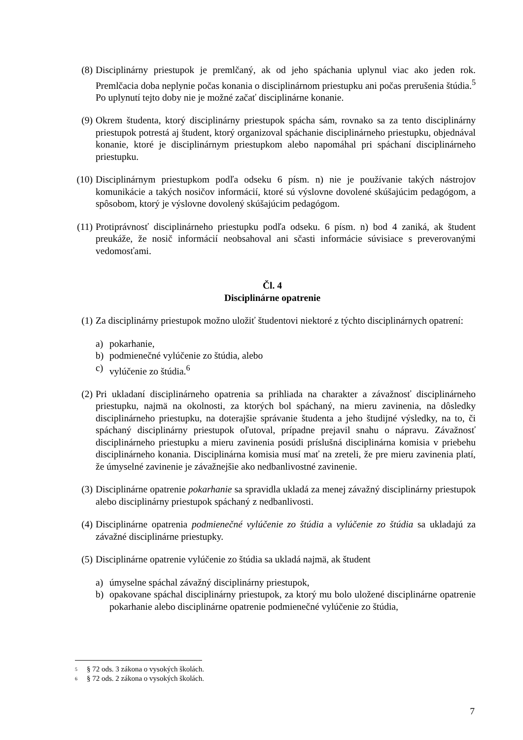(8) Disciplinárny priestupok je premlčaný, ak od jeho spáchania uplynul viac ako jeden rok. Premlčacia doba neplynie počas konania o disciplinárnom priestupku ani počas prerušenia štúdia.<sup>5</sup> Po uplynutí tejto doby nie je možné začať disciplinárne konanie.
(9) Okrem študenta, ktorý disciplinárny priestupok spácha sám, rovnako sa za tento disciplinárny priestupok potrestá aj študent, ktorý organizoval spáchanie disciplinárneho priestupku, objednával konanie, ktoré je disciplinárnym priestupkom alebo napomáhal pri spáchaní disciplinárneho priestupku.
(10) Disciplinárnym priestupkom podľa odseku 6 písm. n) nie je používanie takých nástrojov komunikácie a takých nosičov informácií, ktoré sú výslovne dovolené skúšajúcim pedagógom, a spôsobom, ktorý je výslovne dovolený skúšajúcim pedagógom.
(11) Protiprávnosť disciplinárneho priestupku podľa odseku. 6 písm. n) bod 4 zaniká, ak študent preukáže, že nosič informácií neobsahoval ani sčasti informácie súvisiace s preverovanými vedomosťami.
Čl. 4
Disciplinárne opatrenie
(1) Za disciplinárny priestupok možno uložiť študentovi niektoré z týchto disciplinárnych opatrení:
a) pokarhanie,
b) podmienečné vylúčenie zo štúdia, alebo
c) vylúčenie zo štúdia.<sup>6</sup>
(2) Pri ukladaní disciplinárneho opatrenia sa prihliada na charakter a závažnosť disciplinárneho priestupku, najmä na okolnosti, za ktorých bol spáchaný, na mieru zavinenia, na dôsledky disciplinárneho priestupku, na doterajšie správanie študenta a jeho študijné výsledky, na to, či spáchaný disciplinárny priestupok oľutoval, prípadne prejavil snahu o nápravu. Závažnosť disciplinárneho priestupku a mieru zavinenia posúdi príslušná disciplinárna komisia v priebehu disciplinárneho konania. Disciplinárna komisia musí mať na zreteli, že pre mieru zavinenia platí, že úmyselné zavinenie je závažnejšie ako nedbanlivostné zavinenie.
(3) Disciplinárne opatrenie pokarhanie sa spravidla ukladá za menej závažný disciplinárny priestupok alebo disciplinárny priestupok spáchaný z nedbanlivosti.
(4) Disciplinárne opatrenia podmienečné vylúčenie zo štúdia a vylúčenie zo štúdia sa ukladajú za závažné disciplinárne priestupky.
(5) Disciplinárne opatrenie vylúčenie zo štúdia sa ukladá najmä, ak študent
a) úmyselne spáchal závažný disciplinárny priestupok,
b) opakovane spáchal disciplinárny priestupok, za ktorý mu bolo uložené disciplinárne opatrenie pokarhanie alebo disciplinárne opatrenie podmienečné vylúčenie zo štúdia,
<sup>5</sup> § 72 ods. 3 zákona o vysokých školách.
<sup>6</sup> § 72 ods. 2 zákona o vysokých školách.
7